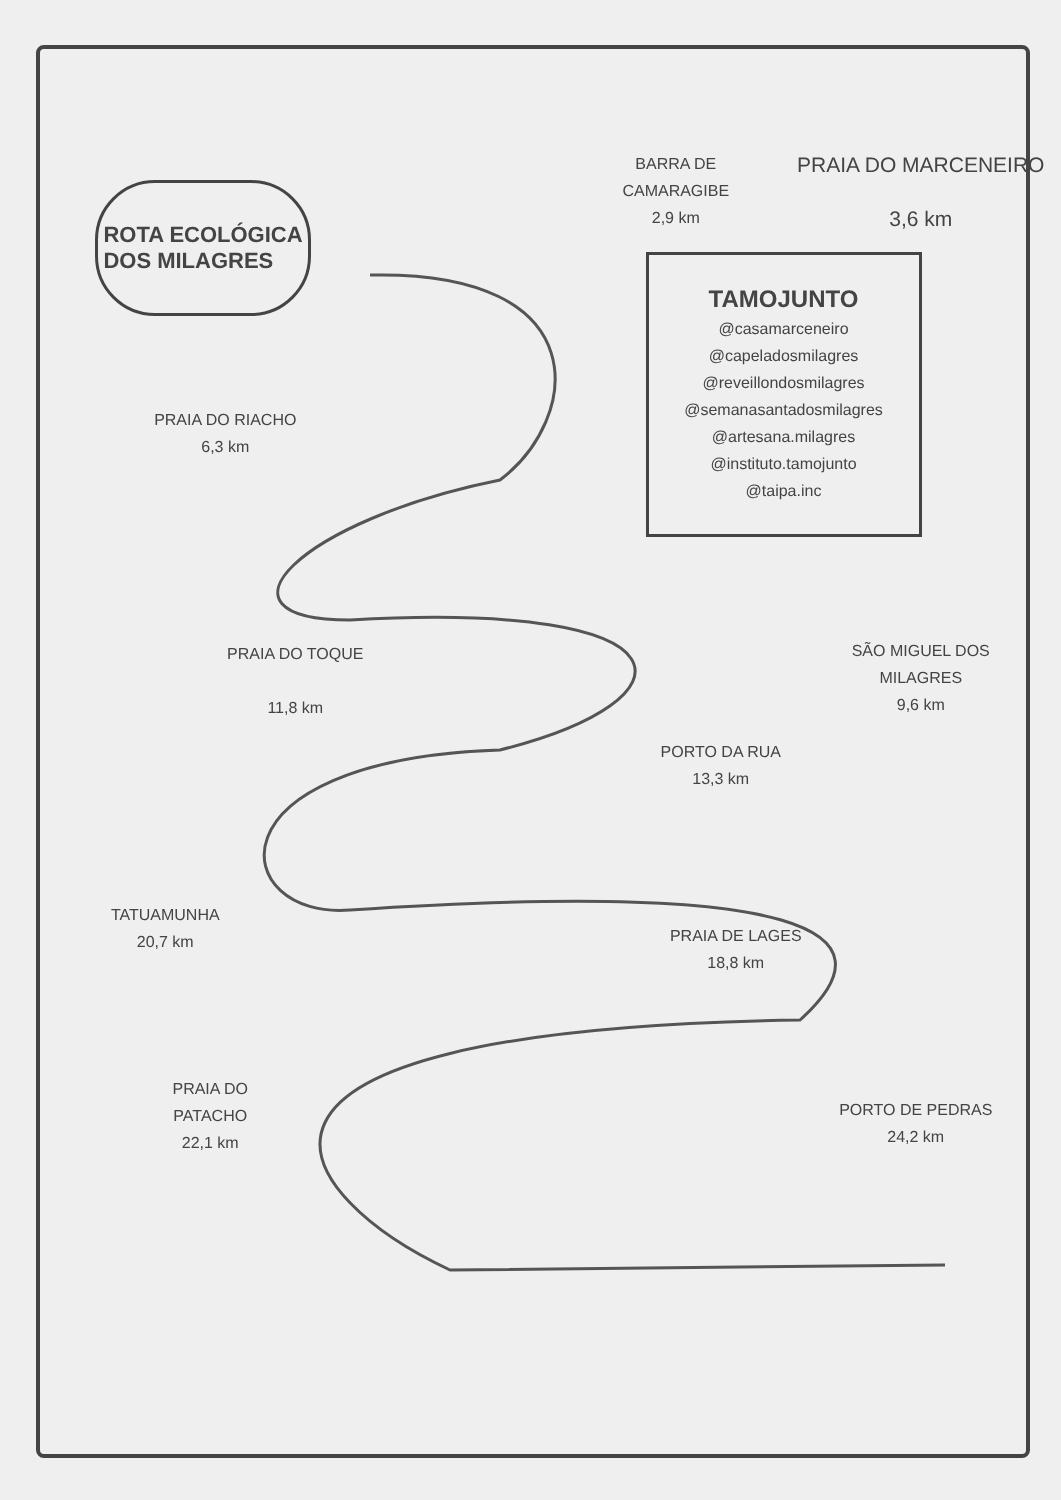ROTA ECOLÓGICA
DOS MILAGRES
PRAIA DO RIACHO
6,3 km
PRAIA DO TOQUE
11,8 km
TATUAMUNHA
20,7 km
PRAIA DO
PATACHO
22,1 km
BARRA DE
CAMARAGIBE
2,9 km
PRAIA DO MARCENEIRO
3,6 km
TAMOJUNTO
@casamarceneiro
@capeladosmilagres
@reveillondosmilagres
@semanasantadosmilagres
@artesana.milagres
@instituto.tamojunto
@taipa.inc
SÃO MIGUEL DOS
MILAGRES
9,6 km
PORTO DA RUA
13,3 km
PRAIA DE LAGES
18,8 km
PORTO DE PEDRAS
24,2 km